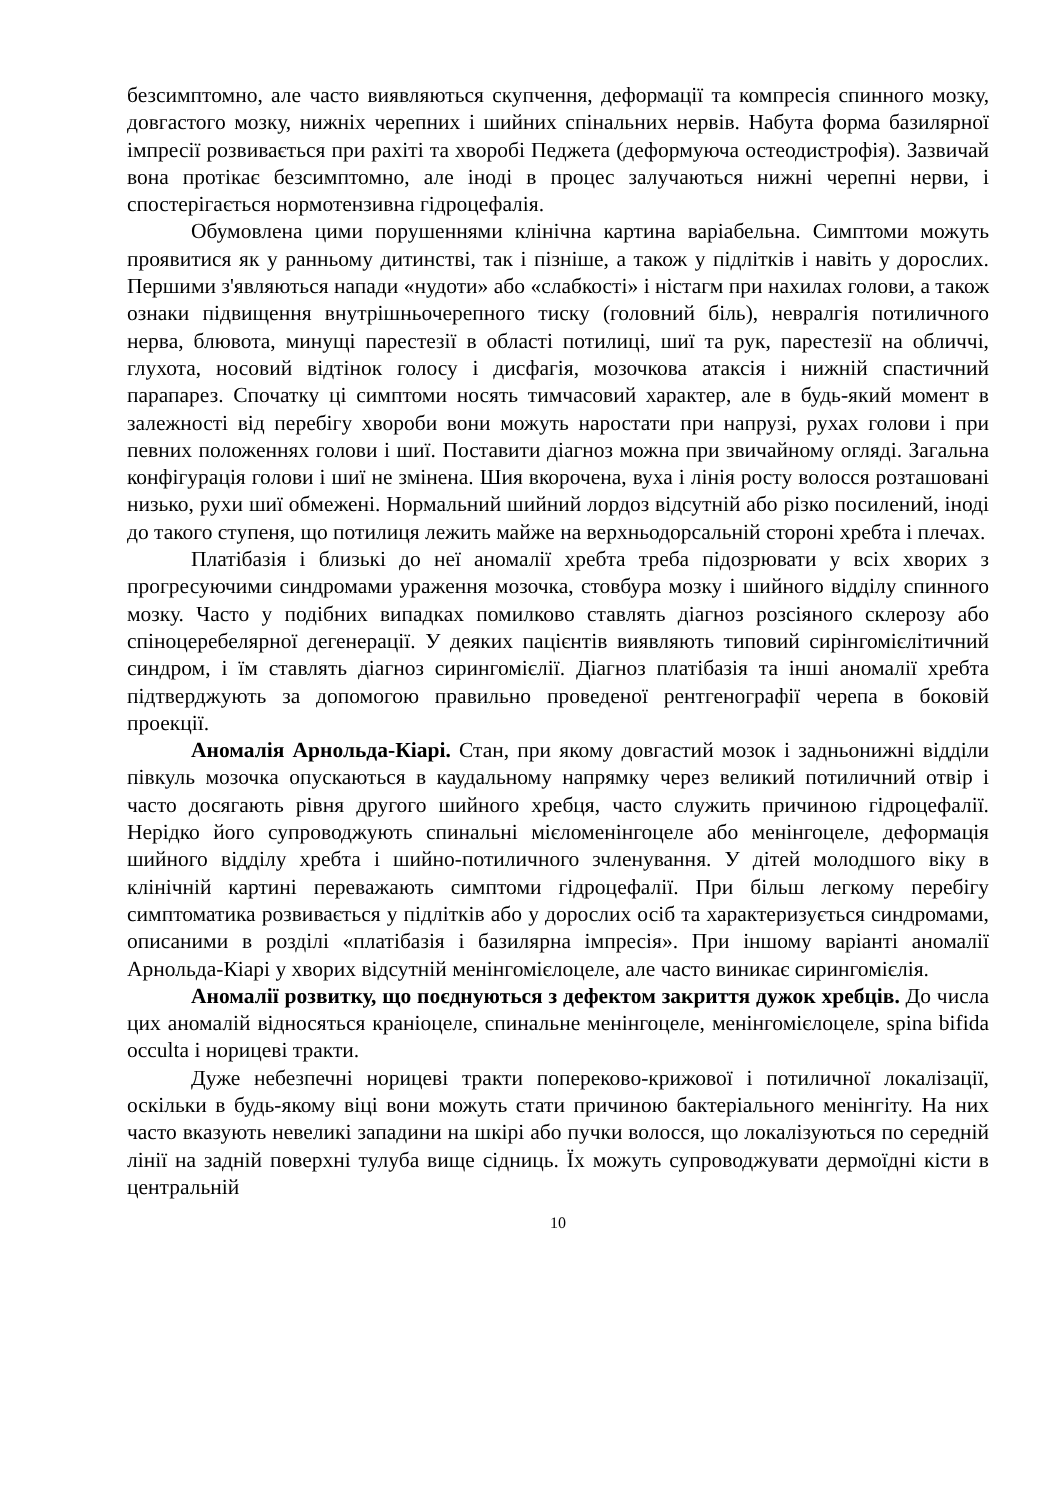безсимптомно, але часто виявляються скупчення, деформації та компресія спинного мозку, довгастого мозку, нижніх черепних і шийних спінальних нервів. Набута форма базилярної імпресії розвивається при рахіті та хворобі Педжета (деформуюча остеодистрофія). Зазвичай вона протікає безсимптомно, але іноді в процес залучаються нижні черепні нерви, і спостерігається нормотензивна гідроцефалія.
Обумовлена цими порушеннями клінічна картина варіабельна. Симптоми можуть проявитися як у ранньому дитинстві, так і пізніше, а також у підлітків і навіть у дорослих. Першими з'являються напади «нудоти» або «слабкості» і ністагм при нахилах голови, а також ознаки підвищення внутрішньочерепного тиску (головний біль), невралгія потиличного нерва, блювота, минущі парестезії в області потилиці, шиї та рук, парестезії на обличчі, глухота, носовий відтінок голосу і дисфагія, мозочкова атаксія і нижній спастичний парапарез. Спочатку ці симптоми носять тимчасовий характер, але в будь-який момент в залежності від перебігу хвороби вони можуть наростати при напрузі, рухах голови і при певних положеннях голови і шиї. Поставити діагноз можна при звичайному огляді. Загальна конфігурація голови і шиї не змінена. Шия вкорочена, вуха і лінія росту волосся розташовані низько, рухи шиї обмежені. Нормальний шийний лордоз відсутній або різко посилений, іноді до такого ступеня, що потилиця лежить майже на верхньодорсальній стороні хребта і плечах.
Платібазія і близькі до неї аномалії хребта треба підозрювати у всіх хворих з прогресуючими синдромами ураження мозочка, стовбура мозку і шийного відділу спинного мозку. Часто у подібних випадках помилково ставлять діагноз розсіяного склерозу або спіноцеребелярної дегенерації. У деяких пацієнтів виявляють типовий сирінгомієлітичний синдром, і їм ставлять діагноз сирингомієлії. Діагноз платібазія та інші аномалії хребта підтверджують за допомогою правильно проведеної рентгенографії черепа в боковій проекції.
Аномалія Арнольда-Кіарі. Стан, при якому довгастий мозок і задньонижні відділи півкуль мозочка опускаються в каудальному напрямку через великий потиличний отвір і часто досягають рівня другого шийного хребця, часто служить причиною гідроцефалії. Нерідко його супроводжують спинальні мієломенінгоцеле або менінгоцеле, деформація шийного відділу хребта і шийно-потиличного зчленування. У дітей молодшого віку в клінічній картині переважають симптоми гідроцефалії. При більш легкому перебігу симптоматика розвивається у підлітків або у дорослих осіб та характеризується синдромами, описаними в розділі «платібазія і базилярна імпресія». При іншому варіанті аномалії Арнольда-Кіарі у хворих відсутній менінгомієлоцеле, але часто виникає сирингомієлія.
Аномалії розвитку, що поєднуються з дефектом закриття дужок хребців. До числа цих аномалій відносяться краніоцеле, спинальне менінгоцеле, менінгомієлоцеле, spina bifida occulta і норицеві тракти.
Дуже небезпечні норицеві тракти попереково-крижової і потиличної локалізації, оскільки в будь-якому віці вони можуть стати причиною бактеріального менінгіту. На них часто вказують невеликі западини на шкірі або пучки волосся, що локалізуються по середній лінії на задній поверхні тулуба вище сідниць. Їх можуть супроводжувати дермоїдні кісти в центральній
10